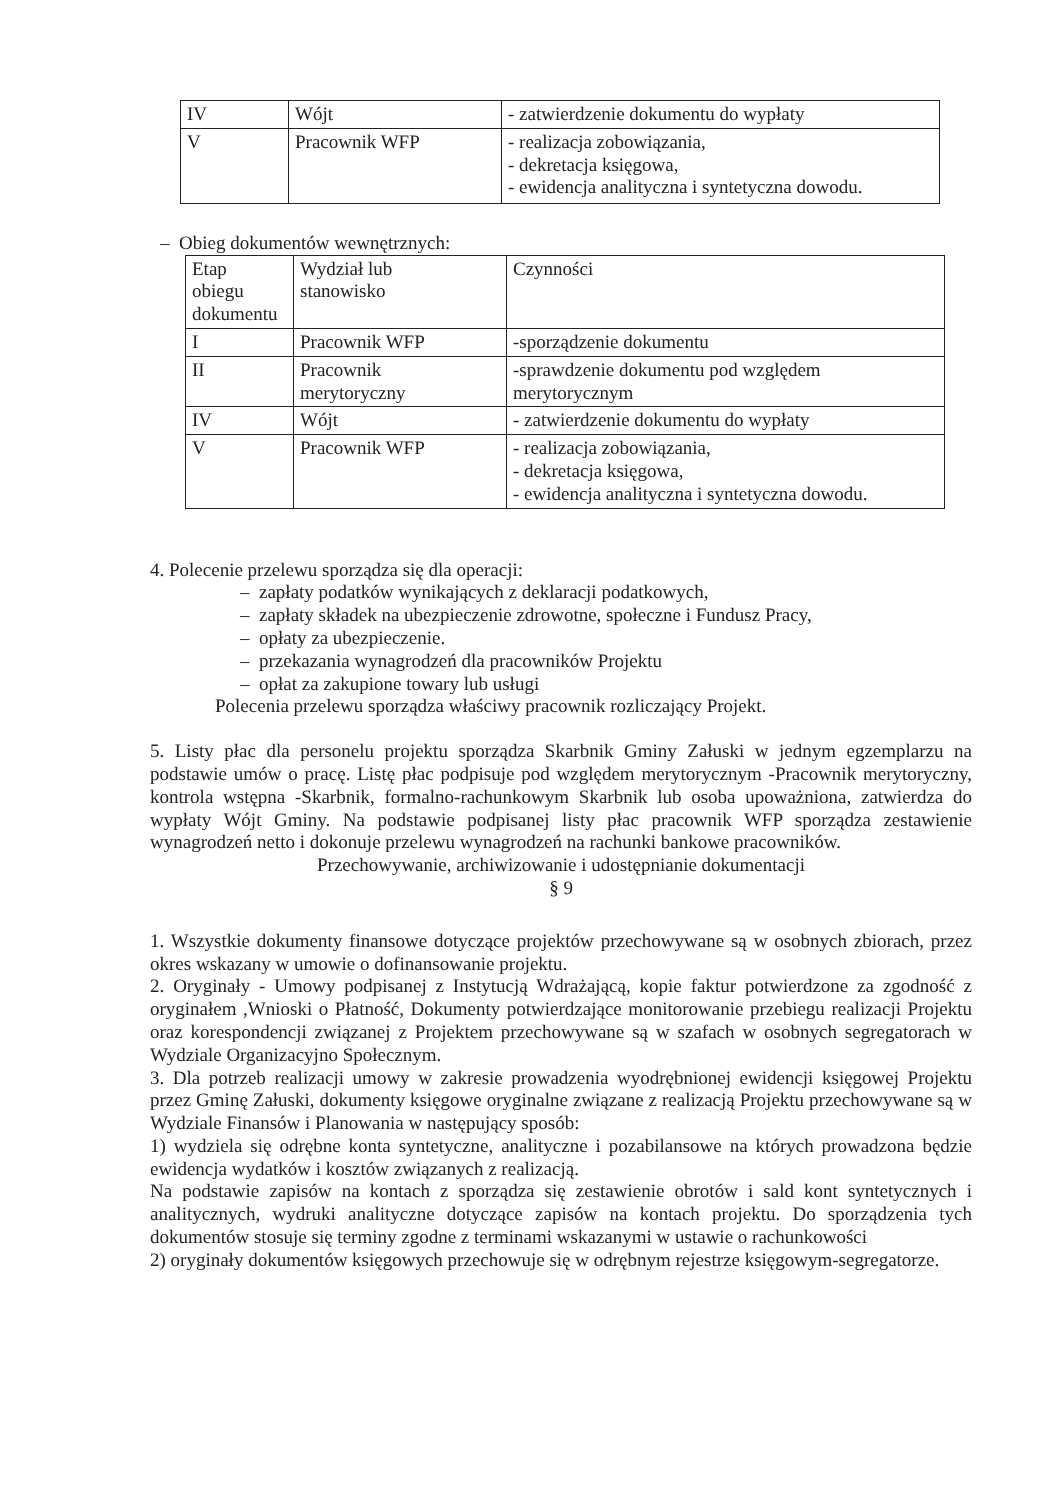| IV | Wójt | - zatwierdzenie dokumentu do wypłaty |
| V | Pracownik WFP | - realizacja zobowiązania, - dekretacja księgowa, - ewidencja analityczna i syntetyczna dowodu. |
– Obieg dokumentów wewnętrznych:
| Etap obiegu dokumentu | Wydział lub stanowisko | Czynności |
| I | Pracownik WFP | -sporządzenie dokumentu |
| II | Pracownik merytoryczny | -sprawdzenie dokumentu pod względem merytorycznym |
| IV | Wójt | - zatwierdzenie dokumentu do wypłaty |
| V | Pracownik WFP | - realizacja zobowiązania, - dekretacja księgowa, - ewidencja analityczna i syntetyczna dowodu. |
4. Polecenie przelewu sporządza się dla operacji:
– zapłaty podatków wynikających z deklaracji podatkowych,
– zapłaty składek na ubezpieczenie zdrowotne, społeczne i Fundusz Pracy,
– opłaty za ubezpieczenie.
– przekazania wynagrodzeń dla pracowników Projektu
– opłat za zakupione towary lub usługi
Polecenia przelewu sporządza właściwy pracownik rozliczający Projekt.
5. Listy płac dla personelu projektu sporządza Skarbnik Gminy Załuski w jednym egzemplarzu na podstawie umów o pracę. Listę płac podpisuje pod względem merytorycznym -Pracownik merytoryczny, kontrola wstępna -Skarbnik, formalno-rachunkowym Skarbnik lub osoba upoważniona, zatwierdza do wypłaty Wójt Gminy. Na podstawie podpisanej listy płac pracownik WFP sporządza zestawienie wynagrodzeń netto i dokonuje przelewu wynagrodzeń na rachunki bankowe pracowników.
Przechowywanie, archiwizowanie i udostępnianie dokumentacji
§ 9
1. Wszystkie dokumenty finansowe dotyczące projektów przechowywane są w osobnych zbiorach, przez okres wskazany w umowie o dofinansowanie projektu.
2. Oryginały - Umowy podpisanej z Instytucją Wdrażającą, kopie faktur potwierdzone za zgodność z oryginałem ,Wnioski o Płatność, Dokumenty potwierdzające monitorowanie przebiegu realizacji Projektu oraz korespondencji związanej z Projektem przechowywane są w szafach w osobnych segregatorach w Wydziale Organizacyjno Społecznym.
3. Dla potrzeb realizacji umowy w zakresie prowadzenia wyodrębnionej ewidencji księgowej Projektu przez Gminę Załuski, dokumenty księgowe oryginalne związane z realizacją Projektu przechowywane są w Wydziale Finansów i Planowania w następujący sposób:
1) wydziela się odrębne konta syntetyczne, analityczne i pozabilansowe na których prowadzona będzie ewidencja wydatków i kosztów związanych z realizacją.
Na podstawie zapisów na kontach z sporządza się zestawienie obrotów i sald kont syntetycznych i analitycznych, wydruki analityczne dotyczące zapisów na kontach projektu. Do sporządzenia tych dokumentów stosuje się terminy zgodne z terminami wskazanymi w ustawie o rachunkowości
2) oryginały dokumentów księgowych przechowuje się w odrębnym rejestrze księgowym-segregatorze.